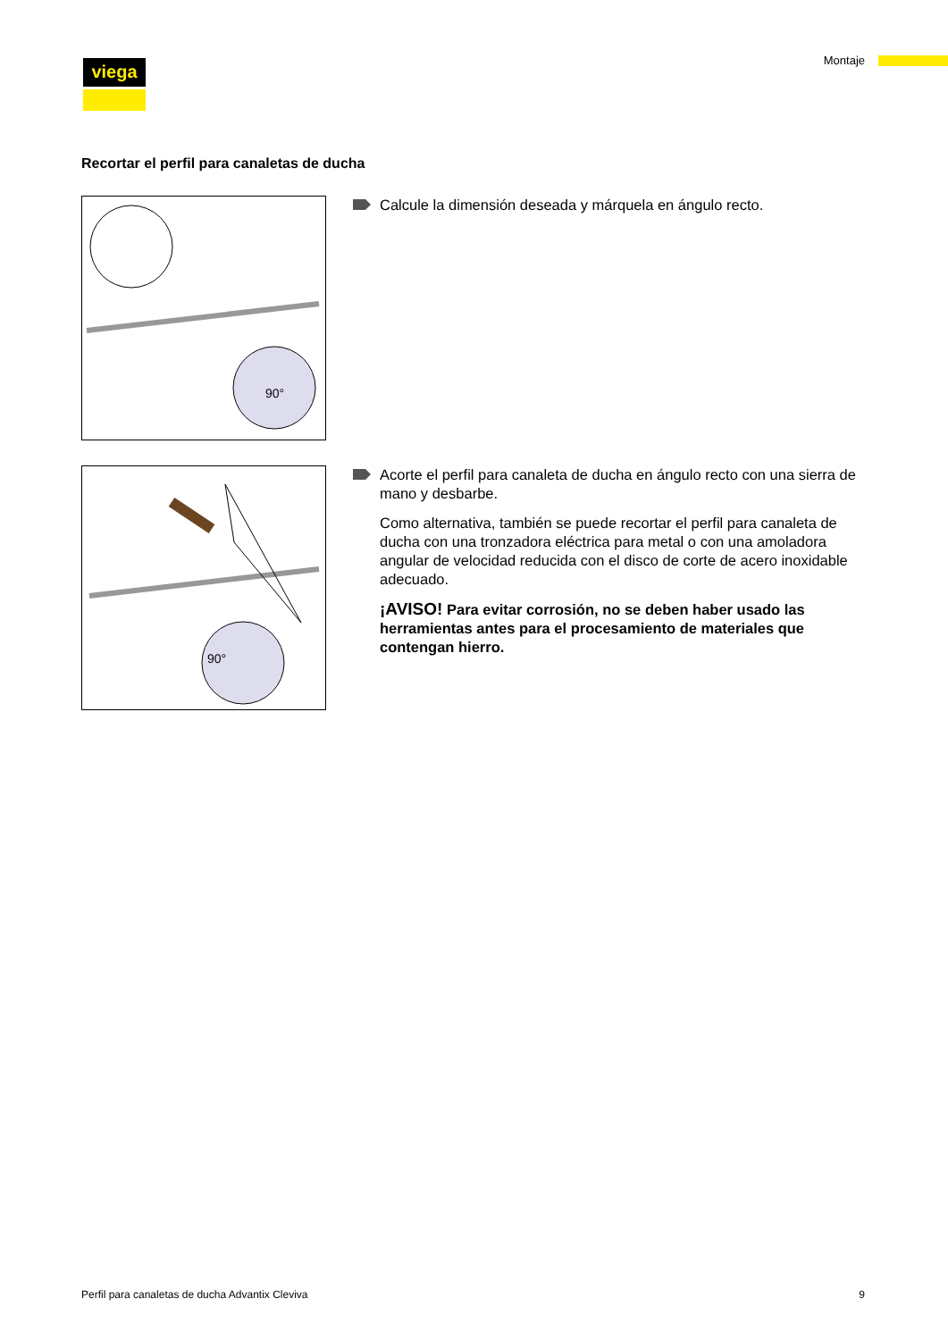viega Montaje
Recortar el perfil para canaletas de ducha
90°
Calcule la dimensión deseada y márquela en ángulo recto.
90°
Acorte el perfil para canaleta de ducha en ángulo recto con una sierra de mano y desbarbe.
Como alternativa, también se puede recortar el perfil para canaleta de ducha con una tronzadora eléctrica para metal o con una amoladora angular de velocidad reducida con el disco de corte de acero inoxidable adecuado.
¡AVISO! Para evitar corrosión, no se deben haber usado las herramientas antes para el procesamiento de materiales que contengan hierro.
Perfil para canaletas de ducha Advantix Cleviva 9